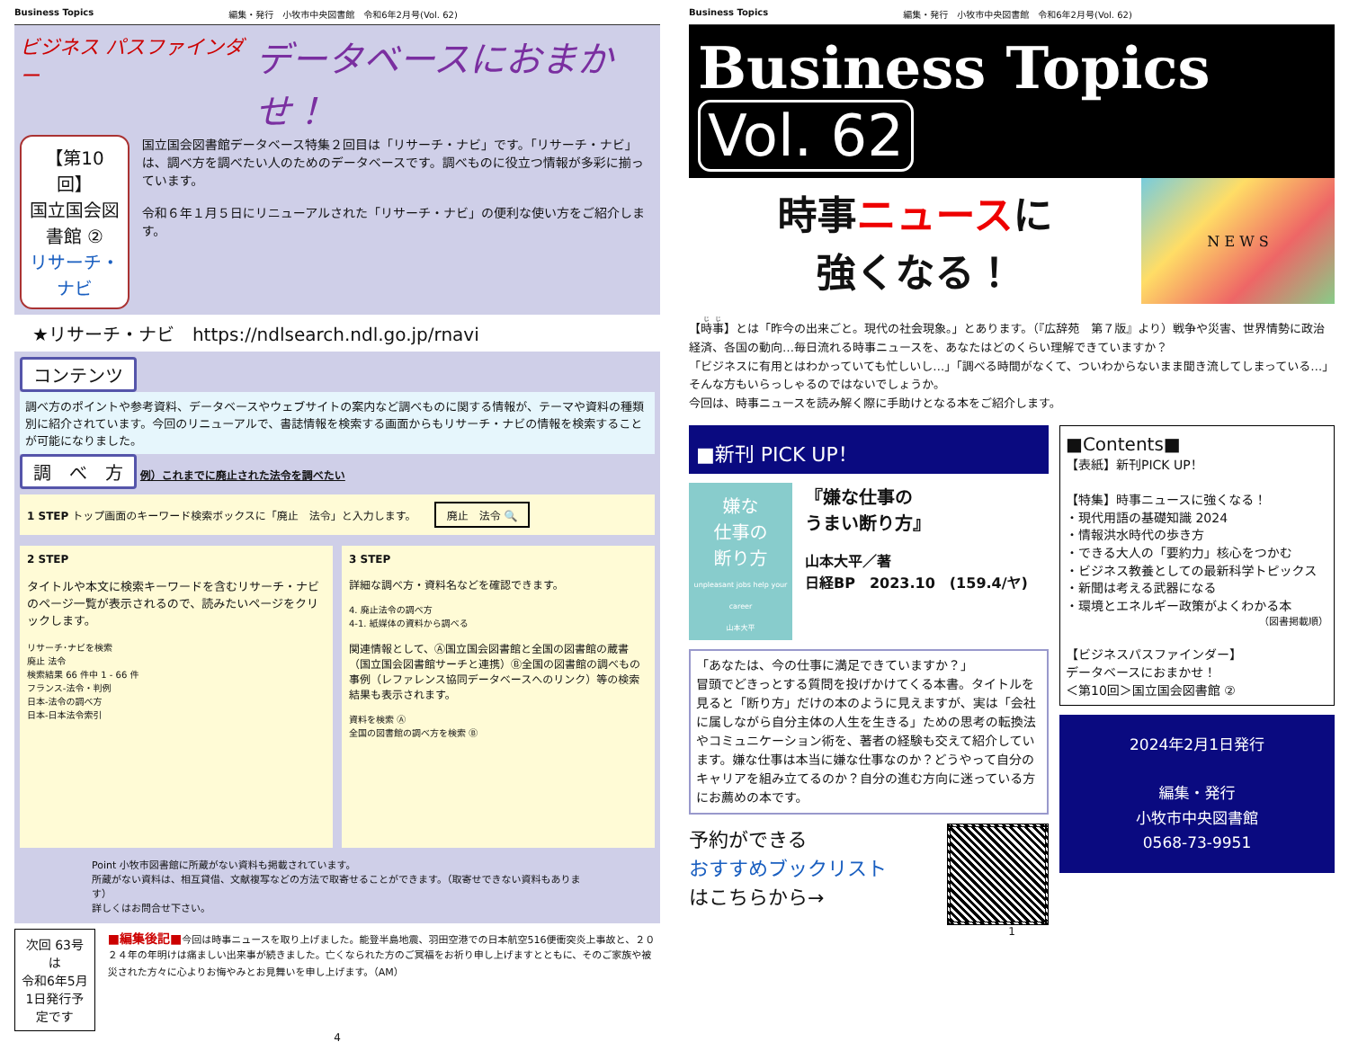Business Topics 編集・発行　小牧市中央図書館　令和6年2月号(Vol. 62)
ビジネス パスファインダー
データベースにおまかせ！
【第10回】
国立国会図書館 ②
リサーチ・ナビ
国立国会図書館データベース特集２回目は「リサーチ・ナビ」です。「リサーチ・ナビ」は、調べ方を調べたい人のためのデータベースです。調べものに役立つ情報が多彩に揃っています。
令和６年１月５日にリニューアルされた「リサーチ・ナビ」の便利な使い方をご紹介します。
★リサーチ・ナビ　https://ndlsearch.ndl.go.jp/rnavi
コンテンツ
調べ方のポイントや参考資料、データベースやウェブサイトの案内など調べものに関する情報が、テーマや資料の種類別に紹介されています。今回のリニューアルで、書誌情報を検索する画面からもリサーチ・ナビの情報を検索することが可能になりました。
調　べ　方 例）これまでに廃止された法令を調べたい
1 STEP トップ画面のキーワード検索ボックスに「廃止　法令」と入力します。
廃止　法令 🔍
2 STEP
タイトルや本文に検索キーワードを含むリサーチ・ナビのページ一覧が表示されるので、読みたいページをクリックします。
リサーチ･ナビを検索
廃止 法令
検索結果 66 件中 1 - 66 件
フランス-法令・判例
日本-法令の調べ方
日本-日本法令索引
3 STEP
詳細な調べ方・資料名などを確認できます。
4. 廃止法令の調べ方
4-1. 紙媒体の資料から調べる
関連情報として、Ⓐ国立国会図書館と全国の図書館の蔵書（国立国会図書館サーチと連携）Ⓑ全国の図書館の調べもの事例（レファレンス協同データベースへのリンク）等の検索結果も表示されます。
資料を検索 Ⓐ
全国の図書館の調べ方を検索 Ⓑ
Point 小牧市図書館に所蔵がない資料も掲載されています。
所蔵がない資料は、相互貸借、文献複写などの方法で取寄せることができます。（取寄せできない資料もあります）
詳しくはお問合せ下さい。
次回 63号は
令和6年5月1日発行予定です
■編集後記■今回は時事ニュースを取り上げました。能登半島地震、羽田空港での日本航空516便衝突炎上事故と、２０２４年の年明けは痛ましい出来事が続きました。亡くなられた方のご冥福をお祈り申し上げますとともに、そのご家族や被災された方々に心よりお悔やみとお見舞いを申し上げます。（AM）
4
Business Topics 編集・発行　小牧市中央図書館　令和6年2月号(Vol. 62)
Business Topics Vol. 62
時事ニュースに
強くなる！
N E W S
【時事】とは「昨今の出来ごと。現代の社会現象。」とあります。（『広辞苑　第７版』より）戦争や災害、世界情勢に政治経済、各国の動向…毎日流れる時事ニュースを、あなたはどのくらい理解できていますか？
「ビジネスに有用とはわかっていても忙しいし…」「調べる時間がなくて、ついわからないまま聞き流してしまっている…」そんな方もいらっしゃるのではないでしょうか。
今回は、時事ニュースを読み解く際に手助けとなる本をご紹介します。
■新刊 PICK UP！
嫌な
仕事の
断り方
unpleasant jobs help your career
山本大平
『嫌な仕事の
うまい断り方』
山本大平／著
日経BP　2023.10　(159.4/ヤ)
「あなたは、今の仕事に満足できていますか？」
冒頭でどきっとする質問を投げかけてくる本書。タイトルを見ると「断り方」だけの本のように見えますが、実は「会社に属しながら自分主体の人生を生きる」ための思考の転換法やコミュニケーション術を、著者の経験も交えて紹介しています。嫌な仕事は本当に嫌な仕事なのか？どうやって自分のキャリアを組み立てるのか？自分の進む方向に迷っている方にお薦めの本です。
予約ができる
おすすめブックリスト
はこちらから→
■Contents■
【表紙】新刊PICK UP！
【特集】時事ニュースに強くなる！
・現代用語の基礎知識 2024
・情報洪水時代の歩き方
・できる大人の「要約力」核心をつかむ
・ビジネス教養としての最新科学トピックス
・新聞は考える武器になる
・環境とエネルギー政策がよくわかる本
（図書掲載順）
【ビジネスパスファインダー】
データベースにおまかせ！
＜第10回＞国立国会図書館 ②
2024年2月1日発行
編集・発行
小牧市中央図書館
0568-73-9951
1